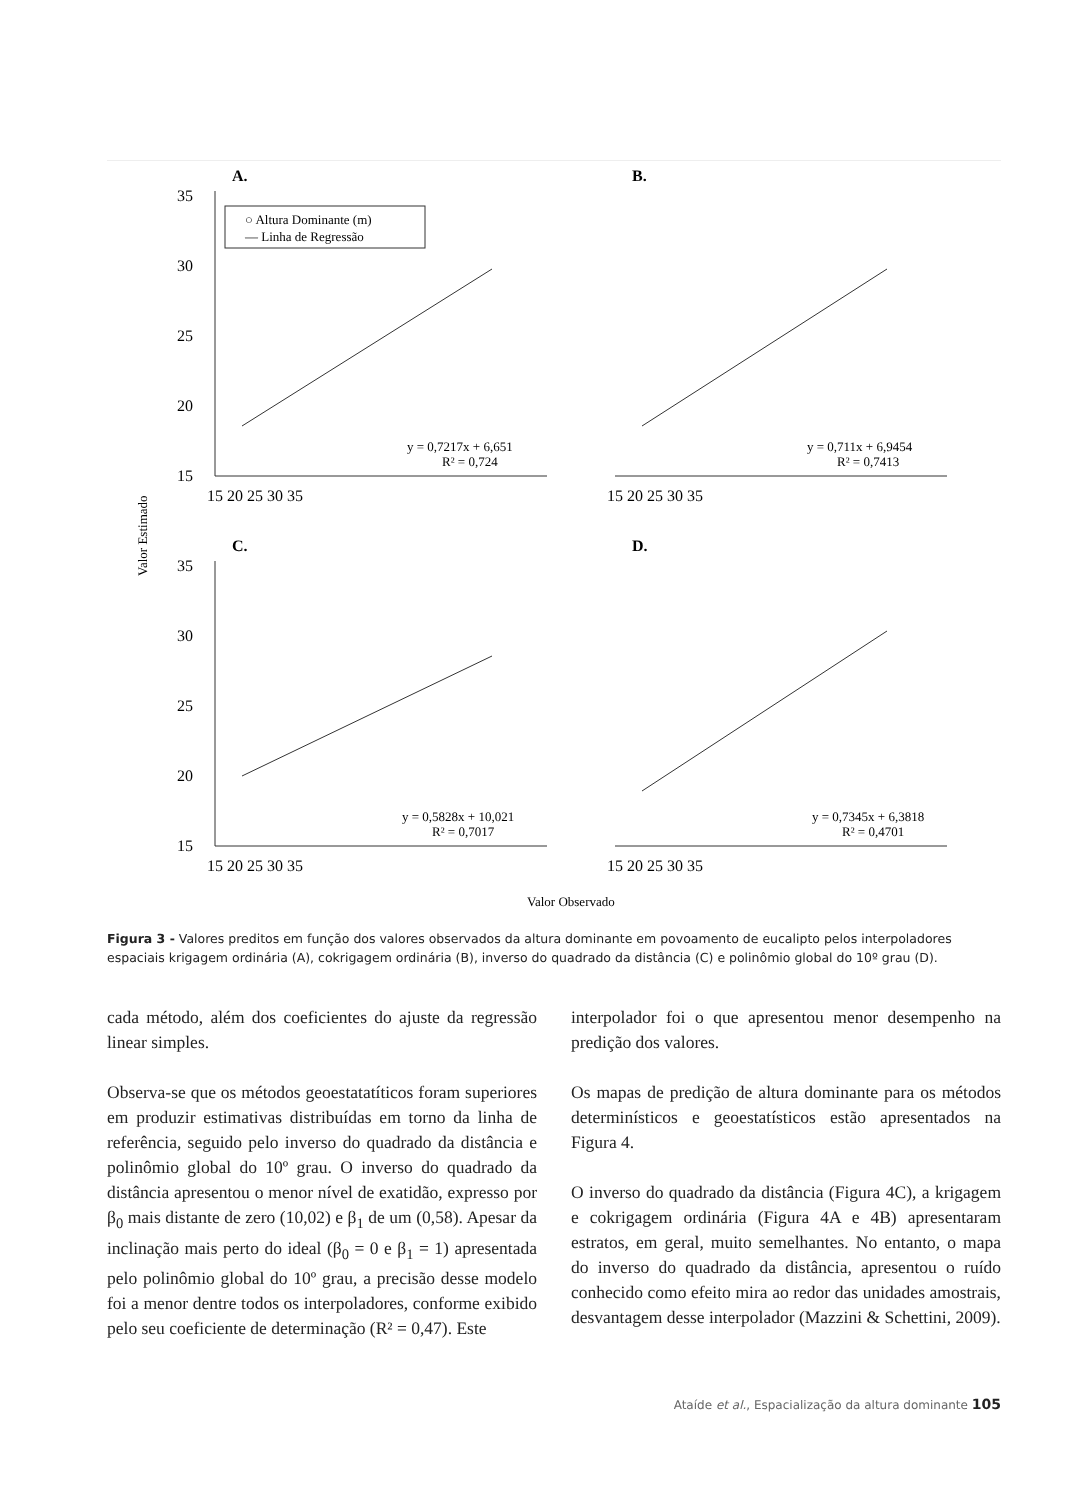Valor Estimado
A.
B.
C.
D.
○ Altura Dominante (m)
— Linha de Regressão
y = 0,7217x + 6,651
R² = 0,724
y = 0,711x + 6,9454
R² = 0,7413
y = 0,5828x + 10,021
R² = 0,7017
y = 0,7345x + 6,3818
R² = 0,4701
35
30
25
20
15
35
30
25
20
15
15 20 25 30 35
15 20 25 30 35
15 20 25 30 35
15 20 25 30 35
Valor Observado
Figura 3 - Valores preditos em função dos valores observados da altura dominante em povoamento de eucalipto pelos interpoladores espaciais krigagem ordinária (A), cokrigagem ordinária (B), inverso do quadrado da distância (C) e polinômio global do 10º grau (D).
cada método, além dos coeficientes do ajuste da regressão linear simples.
Observa-se que os métodos geoestatatíticos foram superiores em produzir estimativas distribuídas em torno da linha de referência, seguido pelo inverso do quadrado da distância e polinômio global do 10º grau. O inverso do quadrado da distância apresentou o menor nível de exatidão, expresso por β<sub>0</sub> mais distante de zero (10,02) e β<sub>1</sub> de um (0,58). Apesar da inclinação mais perto do ideal (β<sub>0</sub> = 0 e β<sub>1</sub> = 1) apresentada pelo polinômio global do 10º grau, a precisão desse modelo foi a menor dentre todos os interpoladores, conforme exibido pelo seu coeficiente de determinação (R² = 0,47). Este
interpolador foi o que apresentou menor desempenho na predição dos valores.
Os mapas de predição de altura dominante para os métodos determinísticos e geoestatísticos estão apresentados na Figura 4.
O inverso do quadrado da distância (Figura 4C), a krigagem e cokrigagem ordinária (Figura 4A e 4B) apresentaram estratos, em geral, muito semelhantes. No entanto, o mapa do inverso do quadrado da distância, apresentou o ruído conhecido como efeito mira ao redor das unidades amostrais, desvantagem desse interpolador (Mazzini & Schettini, 2009).
Ataíde et al., Espacialização da altura dominante 105